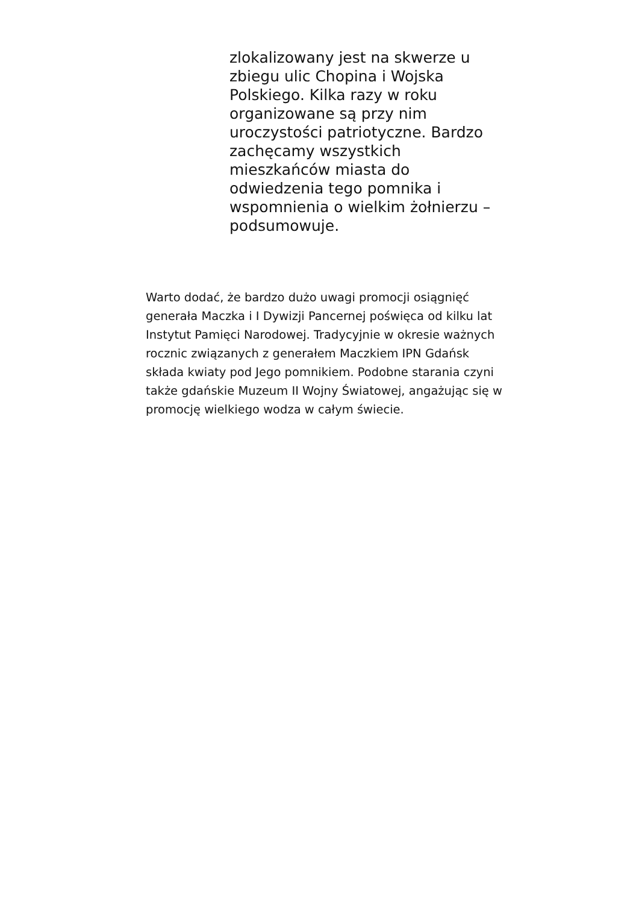zlokalizowany jest na skwerze u
zbiegu ulic Chopina i Wojska
Polskiego. Kilka razy w roku
organizowane są przy nim
uroczystości patriotyczne. Bardzo
zachęcamy wszystkich
mieszkańców miasta do
odwiedzenia tego pomnika i
wspomnienia o wielkim żołnierzu –
podsumowuje.
Warto dodać, że bardzo dużo uwagi promocji osiągnięć
generała Maczka i I Dywizji Pancernej poświęca od kilku lat
Instytut Pamięci Narodowej. Tradycyjnie w okresie ważnych
rocznic związanych z generałem Maczkiem IPN Gdańsk
składa kwiaty pod Jego pomnikiem. Podobne starania czyni
także gdańskie Muzeum II Wojny Światowej, angażując się w
promocję wielkiego wodza w całym świecie.